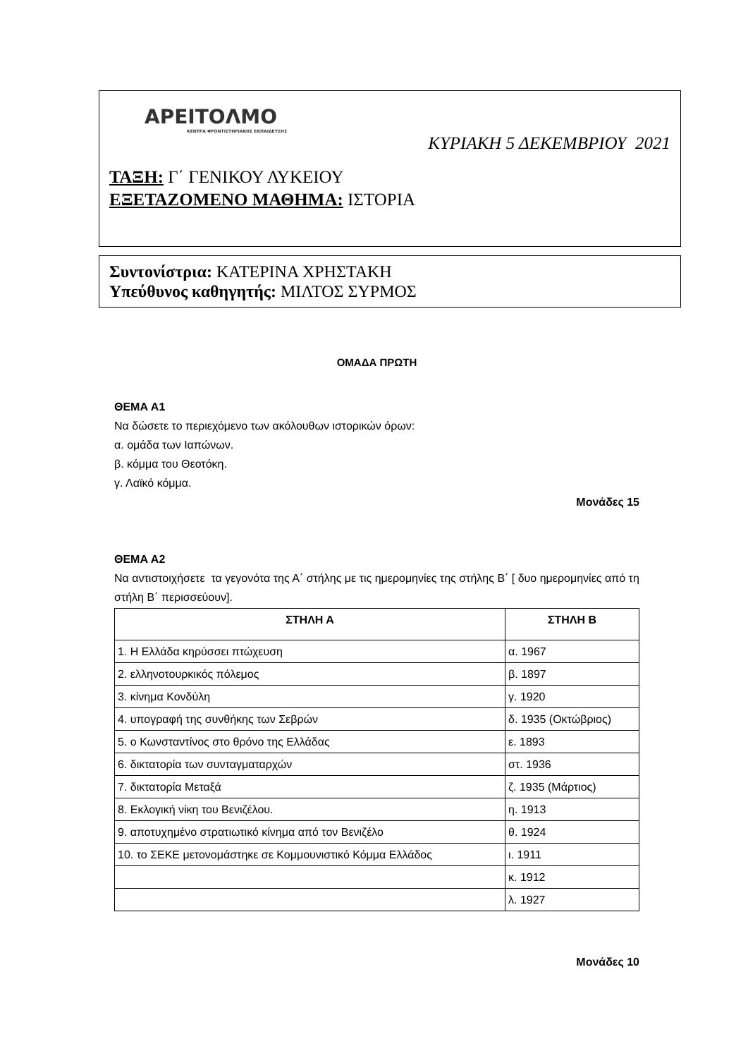ΑΡΕΙΤΟΛΜΟ
ΚΕΝΤΡΑ ΦΡΟΝΤΙΣΤΗΡΙΑΚΗΣ ΕΚΠΑΙΔΕΥΣΗΣ
ΚΥΡΙΑΚΗ 5 ΔΕΚΕΜΒΡΙΟΥ 2021
ΤΑΞΗ: Γ΄ ΓΕΝΙΚΟΥ ΛΥΚΕΙΟΥ
ΕΞΕΤΑΖΟΜΕΝΟ ΜΑΘΗΜΑ: ΙΣΤΟΡΙΑ
Συντονίστρια: ΚΑΤΕΡΙΝΑ ΧΡΗΣΤΑΚΗ
Υπεύθυνος καθηγητής: ΜΙΛΤΟΣ ΣΥΡΜΟΣ
ΟΜΑΔΑ ΠΡΩΤΗ
ΘΕΜΑ Α1
Να δώσετε το περιεχόμενο των ακόλουθων ιστορικών όρων:
α. ομάδα των Ιαπώνων.
β. κόμμα του Θεοτόκη.
γ. Λαϊκό κόμμα.
Μονάδες 15
ΘΕΜΑ Α2
Να αντιστοιχήσετε τα γεγονότα της Α΄ στήλης με τις ημερομηνίες της στήλης Β΄ [ δυο ημερομηνίες από τη στήλη Β΄ περισσεύουν].
| ΣΤΗΛΗ Α | ΣΤΗΛΗ Β |
| --- | --- |
| 1. Η Ελλάδα κηρύσσει πτώχευση | α. 1967 |
| 2. ελληνοτουρκικός πόλεμος | β. 1897 |
| 3. κίνημα Κονδύλη | γ. 1920 |
| 4. υπογραφή της συνθήκης των Σεβρών | δ. 1935 (Οκτώβριος) |
| 5. ο Κωνσταντίνος στο θρόνο της Ελλάδας | ε. 1893 |
| 6. δικτατορία των συνταγματαρχών | στ. 1936 |
| 7. δικτατορία Μεταξά | ζ. 1935 (Μάρτιος) |
| 8. Εκλογική νίκη του Βενιζέλου. | η. 1913 |
| 9. αποτυχημένο στρατιωτικό κίνημα από τον Βενιζέλο | θ. 1924 |
| 10. το ΣΕΚΕ μετονομάστηκε σε Κομμουνιστικό Κόμμα Ελλάδος | ι. 1911 |
| | κ. 1912 |
| | λ. 1927 |
Μονάδες 10